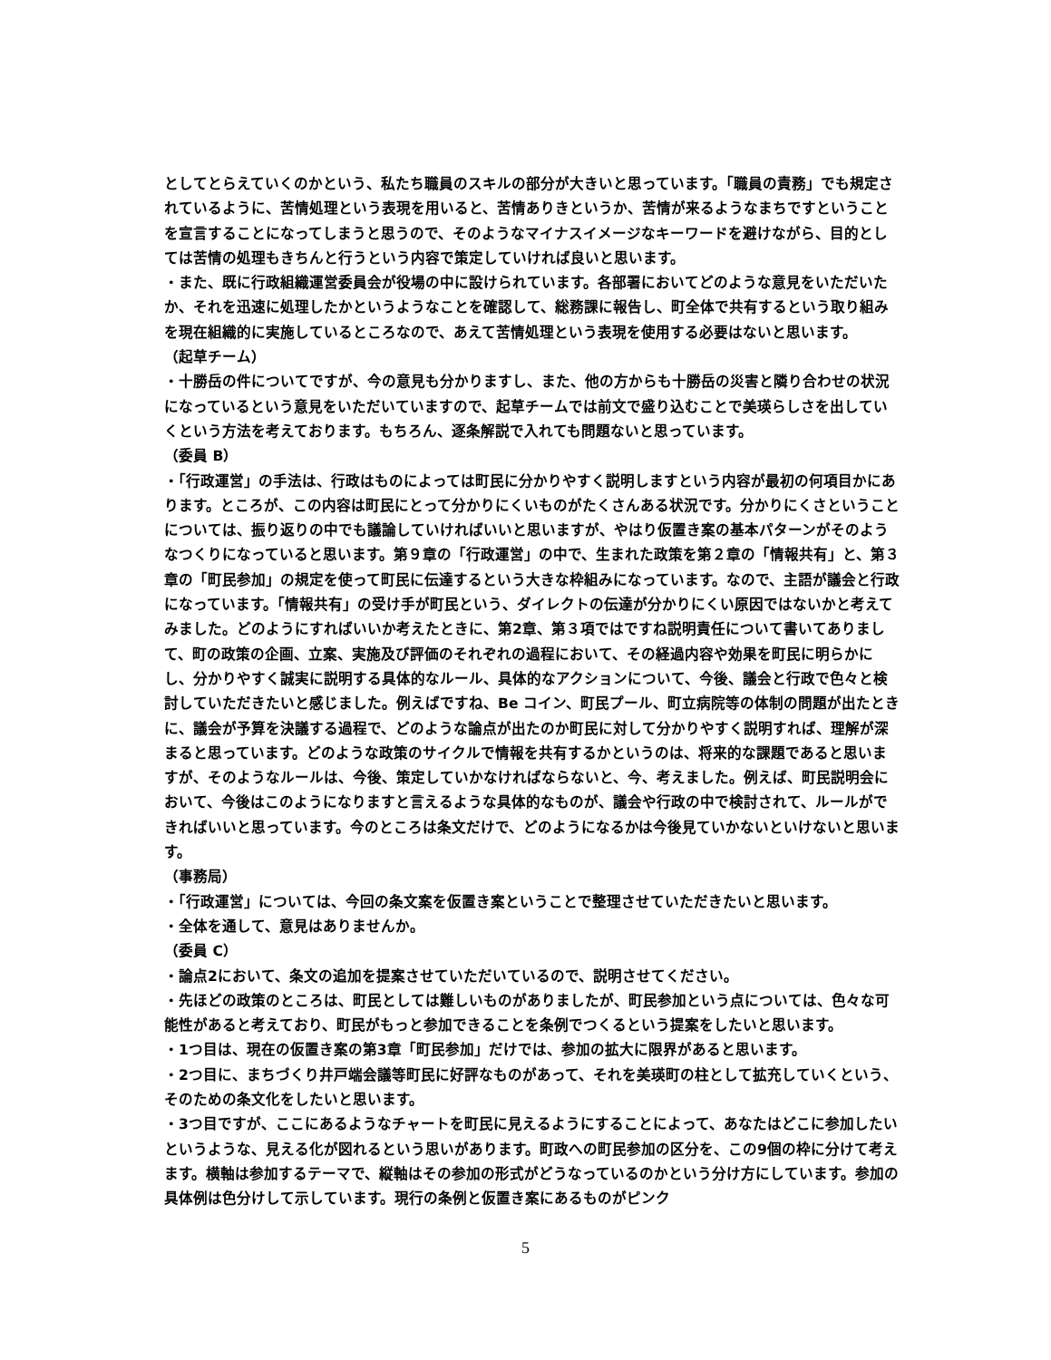としてとらえていくのかという、私たち職員のスキルの部分が大きいと思っています。「職員の責務」でも規定されているように、苦情処理という表現を用いると、苦情ありきというか、苦情が来るようなまちですということを宣言することになってしまうと思うので、そのようなマイナスイメージなキーワードを避けながら、目的としては苦情の処理もきちんと行うという内容で策定していければ良いと思います。
・また、既に行政組織運営委員会が役場の中に設けられています。各部署においてどのような意見をいただいたか、それを迅速に処理したかというようなことを確認して、総務課に報告し、町全体で共有するという取り組みを現在組織的に実施しているところなので、あえて苦情処理という表現を使用する必要はないと思います。
（起草チーム）
・十勝岳の件についてですが、今の意見も分かりますし、また、他の方からも十勝岳の災害と隣り合わせの状況になっているという意見をいただいていますので、起草チームでは前文で盛り込むことで美瑛らしさを出していくという方法を考えております。もちろん、逐条解説で入れても問題ないと思っています。
（委員 B）
・「行政運営」の手法は、行政はものによっては町民に分かりやすく説明しますという内容が最初の何項目かにあります。ところが、この内容は町民にとって分かりにくいものがたくさんある状況です。分かりにくさということについては、振り返りの中でも議論していければいいと思いますが、やはり仮置き案の基本パターンがそのようなつくりになっていると思います。第９章の「行政運営」の中で、生まれた政策を第２章の「情報共有」と、第３章の「町民参加」の規定を使って町民に伝達するという大きな枠組みになっています。なので、主語が議会と行政になっています。「情報共有」の受け手が町民という、ダイレクトの伝達が分かりにくい原因ではないかと考えてみました。どのようにすればいいか考えたときに、第2章、第３項ではですね説明責任について書いてありまして、町の政策の企画、立案、実施及び評価のそれぞれの過程において、その経過内容や効果を町民に明らかにし、分かりやすく誠実に説明する具体的なルール、具体的なアクションについて、今後、議会と行政で色々と検討していただきたいと感じました。例えばですね、Be コイン、町民プール、町立病院等の体制の問題が出たときに、議会が予算を決議する過程で、どのような論点が出たのか町民に対して分かりやすく説明すれば、理解が深まると思っています。どのような政策のサイクルで情報を共有するかというのは、将来的な課題であると思いますが、そのようなルールは、今後、策定していかなければならないと、今、考えました。例えば、町民説明会において、今後はこのようになりますと言えるような具体的なものが、議会や行政の中で検討されて、ルールができればいいと思っています。今のところは条文だけで、どのようになるかは今後見ていかないといけないと思います。
（事務局）
・「行政運営」については、今回の条文案を仮置き案ということで整理させていただきたいと思います。
・全体を通して、意見はありませんか。
（委員 C）
・論点2において、条文の追加を提案させていただいているので、説明させてください。
・先ほどの政策のところは、町民としては難しいものがありましたが、町民参加という点については、色々な可能性があると考えており、町民がもっと参加できることを条例でつくるという提案をしたいと思います。
・1つ目は、現在の仮置き案の第3章「町民参加」だけでは、参加の拡大に限界があると思います。
・2つ目に、まちづくり井戸端会議等町民に好評なものがあって、それを美瑛町の柱として拡充していくという、そのための条文化をしたいと思います。
・3つ目ですが、ここにあるようなチャートを町民に見えるようにすることによって、あなたはどこに参加したいというような、見える化が図れるという思いがあります。町政への町民参加の区分を、この9個の枠に分けて考えます。横軸は参加するテーマで、縦軸はその参加の形式がどうなっているのかという分け方にしています。参加の具体例は色分けして示しています。現行の条例と仮置き案にあるものがピンク
5